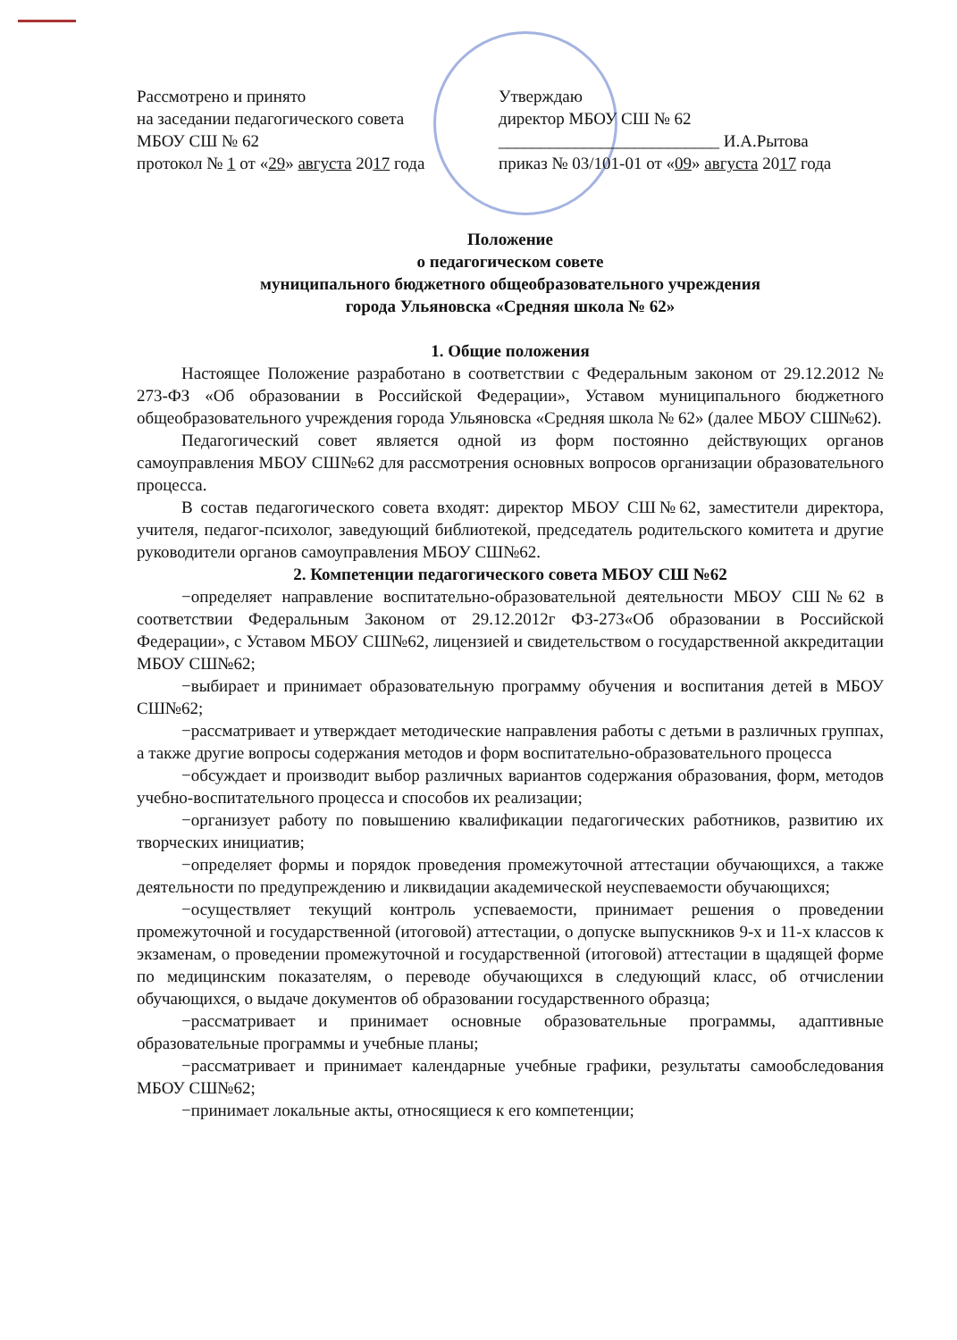Рассмотрено и принято
на заседании педагогического совета
МБОУ СШ № 62
протокол № 1 от «29» августа 2017 года
Утверждаю
директор МБОУ СШ № 62
__________________________ И.А.Рытова
приказ № 03/101-01 от «09» августа 2017 года
Положение
о педагогическом совете
муниципального бюджетного общеобразовательного учреждения
города Ульяновска «Средняя школа № 62»
1. Общие положения
Настоящее Положение разработано в соответствии с Федеральным законом от 29.12.2012 № 273-ФЗ «Об образовании в Российской Федерации», Уставом муниципального бюджетного общеобразовательного учреждения города Ульяновска «Средняя школа № 62» (далее МБОУ СШ№62).
Педагогический совет является одной из форм постоянно действующих органов самоуправления МБОУ СШ№62 для рассмотрения основных вопросов организации образовательного процесса.
В состав педагогического совета входят: директор МБОУ СШ№62, заместители директора, учителя, педагог-психолог, заведующий библиотекой, председатель родительского комитета и другие руководители органов самоуправления МБОУ СШ№62.
2. Компетенции педагогического совета МБОУ СШ №62
−определяет направление воспитательно-образовательной деятельности МБОУ СШ№62 в соответствии Федеральным Законом от 29.12.2012г ФЗ-273«Об образовании в Российской Федерации», с Уставом МБОУ СШ№62, лицензией и свидетельством о государственной аккредитации МБОУ СШ№62;
−выбирает и принимает образовательную программу обучения и воспитания детей в МБОУ СШ№62;
−рассматривает и утверждает методические направления работы с детьми в различных группах, а также другие вопросы содержания методов и форм воспитательно-образовательного процесса
−обсуждает и производит выбор различных вариантов содержания образования, форм, методов учебно-воспитательного процесса и способов их реализации;
−организует работу по повышению квалификации педагогических работников, развитию их творческих инициатив;
−определяет формы и порядок проведения промежуточной аттестации обучающихся, а также деятельности по предупреждению и ликвидации академической неуспеваемости обучающихся;
−осуществляет текущий контроль успеваемости, принимает решения о проведении промежуточной и государственной (итоговой) аттестации, о допуске выпускников 9-х и 11-х классов к экзаменам, о проведении промежуточной и государственной (итоговой) аттестации в щадящей форме по медицинским показателям, о переводе обучающихся в следующий класс, об отчислении обучающихся, о выдаче документов об образовании государственного образца;
−рассматривает и принимает основные образовательные программы, адаптивные образовательные программы и учебные планы;
−рассматривает и принимает календарные учебные графики, результаты самообследования МБОУ СШ№62;
−принимает локальные акты, относящиеся к его компетенции;